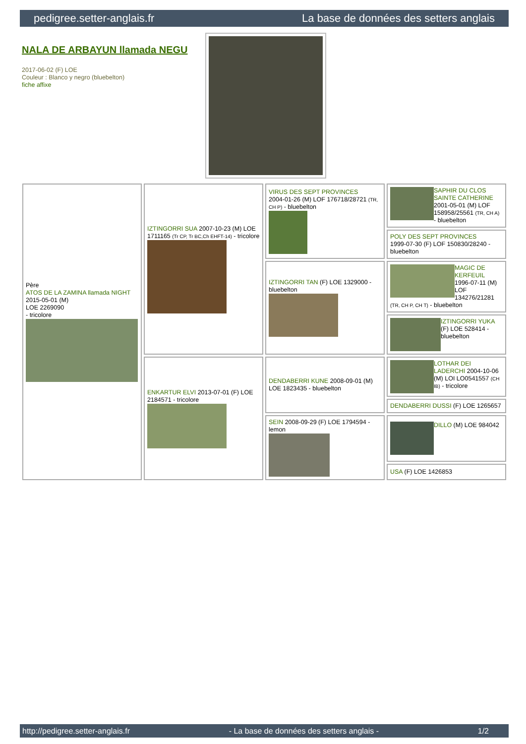pedigree.setter-anglais.fr La base de données des setters anglais
NALA DE ARBAYUN llamada NEGU
2017-06-02 (F) LOE
Couleur : Blanco y negro (bluebelton)
fiche affixe
| Père ATOS DE LA ZAMINA llamada NIGHT 2015-05-01 (M) LOE 2269090 - tricolore | IZTINGORRI SUA 2007-10-23 (M) LOE 1711165 (Tr CP, Tr BC,Ch EHFT-14) - tricolore | VIRUS DES SEPT PROVINCES 2004-01-26 (M) LOF 176718/28721 (TR, CH P) - bluebelton | SAPHIR DU CLOS SAINTE CATHERINE 2001-05-01 (M) LOF 158958/25561 (TR, CH A) - bluebelton |
| | | | POLY DES SEPT PROVINCES 1999-07-30 (F) LOF 150830/28240 - bluebelton |
| | | IZTINGORRI TAN (F) LOE 1329000 - bluebelton | MAGIC DE KERFEUIL 1996-07-11 (M) LOF 134276/21281 (TR, CH P, CH T) - bluebelton |
| | | | IZTINGORRI YUKA (F) LOE 528414 - bluebelton |
| | ENKARTUR ELVI 2013-07-01 (F) LOE 2184571 - tricolore | DENDABERRI KUNE 2008-09-01 (M) LOE 1823435 - bluebelton | LOTHAR DEI LADERCHI 2004-10-06 (M) LOI LO0541557 (CH IB) - tricolore |
| | | | DENDABERRI DUSSI (F) LOE 1265657 |
| | | SEIN 2008-09-29 (F) LOE 1794594 - lemon | DILLO (M) LOE 984042 |
| | | | USA (F) LOE 1426853 |
http://pedigree.setter-anglais.fr - La base de données des setters anglais - 1/2